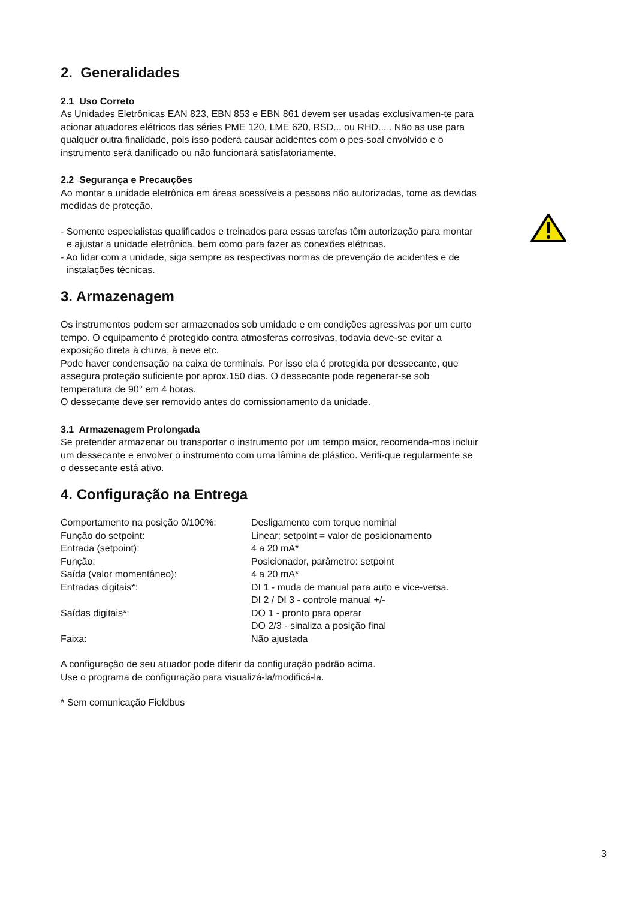2. Generalidades
2.1 Uso Correto
As Unidades Eletrônicas EAN 823, EBN 853 e EBN 861 devem ser usadas exclusivamen-te para acionar atuadores elétricos das séries PME 120, LME 620, RSD... ou RHD... . Não as use para qualquer outra finalidade, pois isso poderá causar acidentes com o pes-soal envolvido e o instrumento será danificado ou não funcionará satisfatoriamente.
2.2 Segurança e Precauções
Ao montar a unidade eletrônica em áreas acessíveis a pessoas não autorizadas, tome as devidas medidas de proteção.
- Somente especialistas qualificados e treinados para essas tarefas têm autorização para montar e ajustar a unidade eletrônica, bem como para fazer as conexões elétricas.
- Ao lidar com a unidade, siga sempre as respectivas normas de prevenção de acidentes e de instalações técnicas.
3. Armazenagem
Os instrumentos podem ser armazenados sob umidade e em condições agressivas por um curto tempo. O equipamento é protegido contra atmosferas corrosivas, todavia deve-se evitar a exposição direta à chuva, à neve etc.
Pode haver condensação na caixa de terminais. Por isso ela é protegida por dessecante, que assegura proteção suficiente por aprox.150 dias. O dessecante pode regenerar-se sob temperatura de 90° em 4 horas.
O dessecante deve ser removido antes do comissionamento da unidade.
3.1 Armazenagem Prolongada
Se pretender armazenar ou transportar o instrumento por um tempo maior, recomenda-mos incluir um dessecante e envolver o instrumento com uma lâmina de plástico. Verifi-que regularmente se o dessecante está ativo.
4. Configuração na Entrega
| Comportamento na posição 0/100%: | Desligamento com torque nominal |
| Função do setpoint: | Linear; setpoint = valor de posicionamento |
| Entrada (setpoint): | 4 a 20 mA* |
| Função: | Posicionador, parâmetro: setpoint |
| Saída (valor momentâneo): | 4 a 20 mA* |
| Entradas digitais*: | DI 1 - muda de manual para auto e vice-versa. DI 2 / DI 3 - controle manual +/- |
| Saídas digitais*: | DO 1 - pronto para operar DO 2/3 - sinaliza a posição final |
| Faixa: | Não ajustada |
A configuração de seu atuador pode diferir da configuração padrão acima.
Use o programa de configuração para visualizá-la/modificá-la.
* Sem comunicação Fieldbus
3